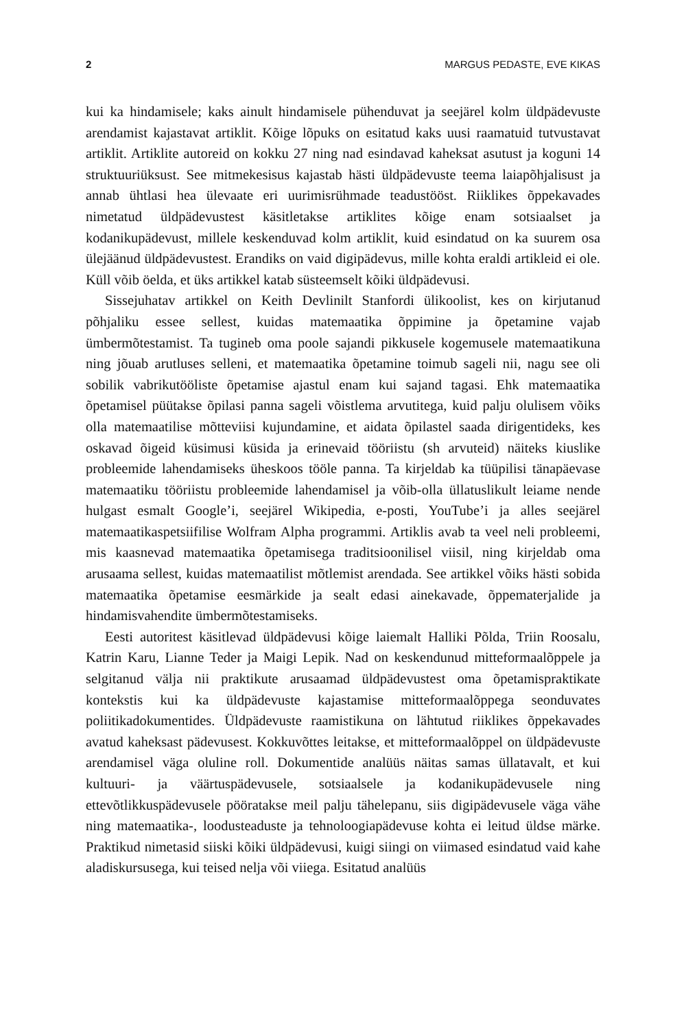2 MARGUS PEDASTE, EVE KIKAS
kui ka hindamisele; kaks ainult hindamisele pühenduvat ja seejärel kolm üldpädevuste arendamist kajastavat artiklit. Kõige lõpuks on esitatud kaks uusi raamatuid tutvustavat artiklit. Artiklite autoreid on kokku 27 ning nad esindavad kaheksat asutust ja koguni 14 struktuuriüksust. See mitmekesisus kajastab hästi üldpädevuste teema laiapõhjalisust ja annab ühtlasi hea ülevaate eri uurimisrühmade teadustööst. Riiklikes õppekavades nimetatud üldpädevustest käsitletakse artiklites kõige enam sotsiaalset ja kodanikupädevust, millele keskenduvad kolm artiklit, kuid esindatud on ka suurem osa ülejäänud üldpädevustest. Erandiks on vaid digipädevus, mille kohta eraldi artikleid ei ole. Küll võib öelda, et üks artikkel katab süsteemselt kõiki üldpädevusi.
Sissejuhatav artikkel on Keith Devlinilt Stanfordi ülikoolist, kes on kirjutanud põhjaliku essee sellest, kuidas matemaatika õppimine ja õpetamine vajab ümbermõtestamist. Ta tugineb oma poole sajandi pikkusele kogemusele matemaatikuna ning jõuab arutluses selleni, et matemaatika õpetamine toimub sageli nii, nagu see oli sobilik vabrikutööliste õpetamise ajastul enam kui sajand tagasi. Ehk matemaatika õpetamisel püütakse õpilasi panna sageli võistlema arvutitega, kuid palju olulisem võiks olla matemaatilise mõtteviisi kujundamine, et aidata õpilastel saada dirigentideks, kes oskavad õigeid küsimusi küsida ja erinevaid tööriistu (sh arvuteid) näiteks kiuslike probleemide lahendamiseks üheskoos tööle panna. Ta kirjeldab ka tüüpilisi tänapäevase matemaatiku tööriistu probleemide lahendamisel ja võib-olla üllatuslikult leiame nende hulgast esmalt Google’i, seejärel Wikipedia, e-posti, YouTube’i ja alles seejärel matemaatikaspetsiifilise Wolfram Alpha programmi. Artiklis avab ta veel neli probleemi, mis kaasnevad matemaatika õpetamisega traditsioonilisel viisil, ning kirjeldab oma arusaama sellest, kuidas matemaatilist mõtlemist arendada. See artikkel võiks hästi sobida matemaatika õpetamise eesmärkide ja sealt edasi ainekavade, õppematerjalide ja hindamisvahendite ümbermõtestamiseks.
Eesti autoritest käsitlevad üldpädevusi kõige laiemalt Halliki Põlda, Triin Roosalu, Katrin Karu, Lianne Teder ja Maigi Lepik. Nad on keskendunud mitteformaalõppele ja selgitanud välja nii praktikute arusaamad üldpädevustest oma õpetamispraktikate kontekstis kui ka üldpädevuste kajastamise mitteformaalõppega seonduvates poliitikadokumentides. Üldpädevuste raamistikuna on lähtutud riiklikes õppekavades avatud kaheksast pädevusest. Kokkuvõttes leitakse, et mitteformaalõppel on üldpädevuste arendamisel väga oluline roll. Dokumentide analüüs näitas samas üllatavalt, et kui kultuuri- ja väärtuspädevusele, sotsiaalsele ja kodanikupädevusele ning ettevõtlikkuspädevusele pööratakse meil palju tähelepanu, siis digipädevusele väga vähe ning matemaatika-, loodusteaduste ja tehnoloogiapädevuse kohta ei leitud üldse märke. Praktikud nimetasid siiski kõiki üldpädevusi, kuigi siingi on viimased esindatud vaid kahe aladiskursusega, kui teised nelja või viiega. Esitatud analüüs